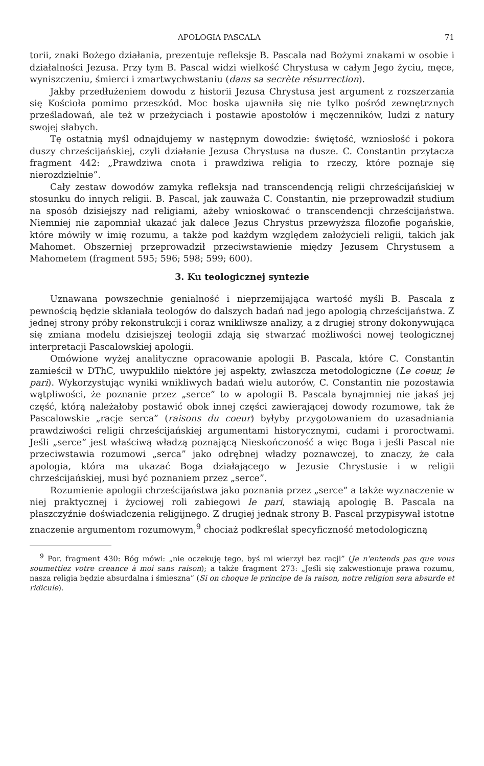APOLOGIA PASCALA 71
torii, znaki Bożego działania, prezentuje refleksje B. Pascala nad Bożymi znakami w osobie i działalności Jezusa. Przy tym B. Pascal widzi wielkość Chrystusa w całym Jego życiu, męce, wyniszczeniu, śmierci i zmartwychwstaniu (dans sa secrète résurrection).
Jakby przedłużeniem dowodu z historii Jezusa Chrystusa jest argument z rozszerzania się Kościoła pomimo przeszkód. Moc boska ujawniła się nie tylko pośród zewnętrznych prześladowań, ale też w przeżyciach i postawie apostołów i męczenników, ludzi z natury swojej słabych.
Tę ostatnią myśl odnajdujemy w następnym dowodzie: świętość, wzniosłość i pokora duszy chrześcijańskiej, czyli działanie Jezusa Chrystusa na dusze. C. Constantin przytacza fragment 442: „Prawdziwa cnota i prawdziwa religia to rzeczy, które poznaje się nierozdzielnie”.
Cały zestaw dowodów zamyka refleksja nad transcendencją religii chrześcijańskiej w stosunku do innych religii. B. Pascal, jak zauważa C. Constantin, nie przeprowadził studium na sposób dzisiejszy nad religiami, ażeby wnioskować o transcendencji chrześcijaństwa. Niemniej nie zapomniał ukazać jak dalece Jezus Chrystus przewyższa filozofie pogańskie, które mówiły w imię rozumu, a także pod każdym względem założycieli religii, takich jak Mahomet. Obszerniej przeprowadził przeciwstawienie między Jezusem Chrystusem a Mahometem (fragment 595; 596; 598; 599; 600).
3. Ku teologicznej syntezie
Uznawana powszechnie genialność i nieprzemijająca wartość myśli B. Pascala z pewnością będzie skłaniała teologów do dalszych badań nad jego apologią chrześcijaństwa. Z jednej strony próby rekonstrukcji i coraz wnikliwsze analizy, a z drugiej strony dokonywująca się zmiana modelu dzisiejszej teologii zdają się stwarzać możliwości nowej teologicznej interpretacji Pascalowskiej apologii.
Omówione wyżej analityczne opracowanie apologii B. Pascala, które C. Constantin zamieścił w DThC, uwypukliło niektóre jej aspekty, zwłaszcza metodologiczne (Le coeur, le pari). Wykorzystując wyniki wnikliwych badań wielu autorów, C. Constantin nie pozostawia wątpliwości, że poznanie przez „serce” to w apologii B. Pascala bynajmniej nie jakaś jej część, którą należałoby postawić obok innej części zawierającej dowody rozumowe, tak że Pascalowskie „racje serca” (raisons du coeur) byłyby przygotowaniem do uzasadniania prawdziwości religii chrześcijańskiej argumentami historycznymi, cudami i proroctwami. Jeśli „serce” jest właściwą władzą poznającą Nieskończoność a więc Boga i jeśli Pascal nie przeciwstawia rozumowi „serca” jako odrębnej władzy poznawczej, to znaczy, że cała apologia, która ma ukazać Boga działającego w Jezusie Chrystusie i w religii chrześcijańskiej, musi być poznaniem przez „serce”.
Rozumienie apologii chrześcijaństwa jako poznania przez „serce” a także wyznaczenie w niej praktycznej i życiowej roli zabiegowi le pari, stawiają apologię B. Pascala na płaszczyźnie doświadczenia religijnego. Z drugiej jednak strony B. Pascal przypisywał istotne znaczenie argumentom rozumowym,<sup>9</sup> chociaż podkreślał specyficzność metodologiczną
<sup>9</sup> Por. fragment 430: Bóg mówi: „nie oczekuję tego, byś mi wierzył bez racji” (Je n'entends pas que vous soumettiez votre creance à moi sans raison); a także fragment 273: „Jeśli się zakwestionuje prawa rozumu, nasza religia będzie absurdalna i śmieszna” (Si on choque le principe de la raison, notre religion sera absurde et ridicule).